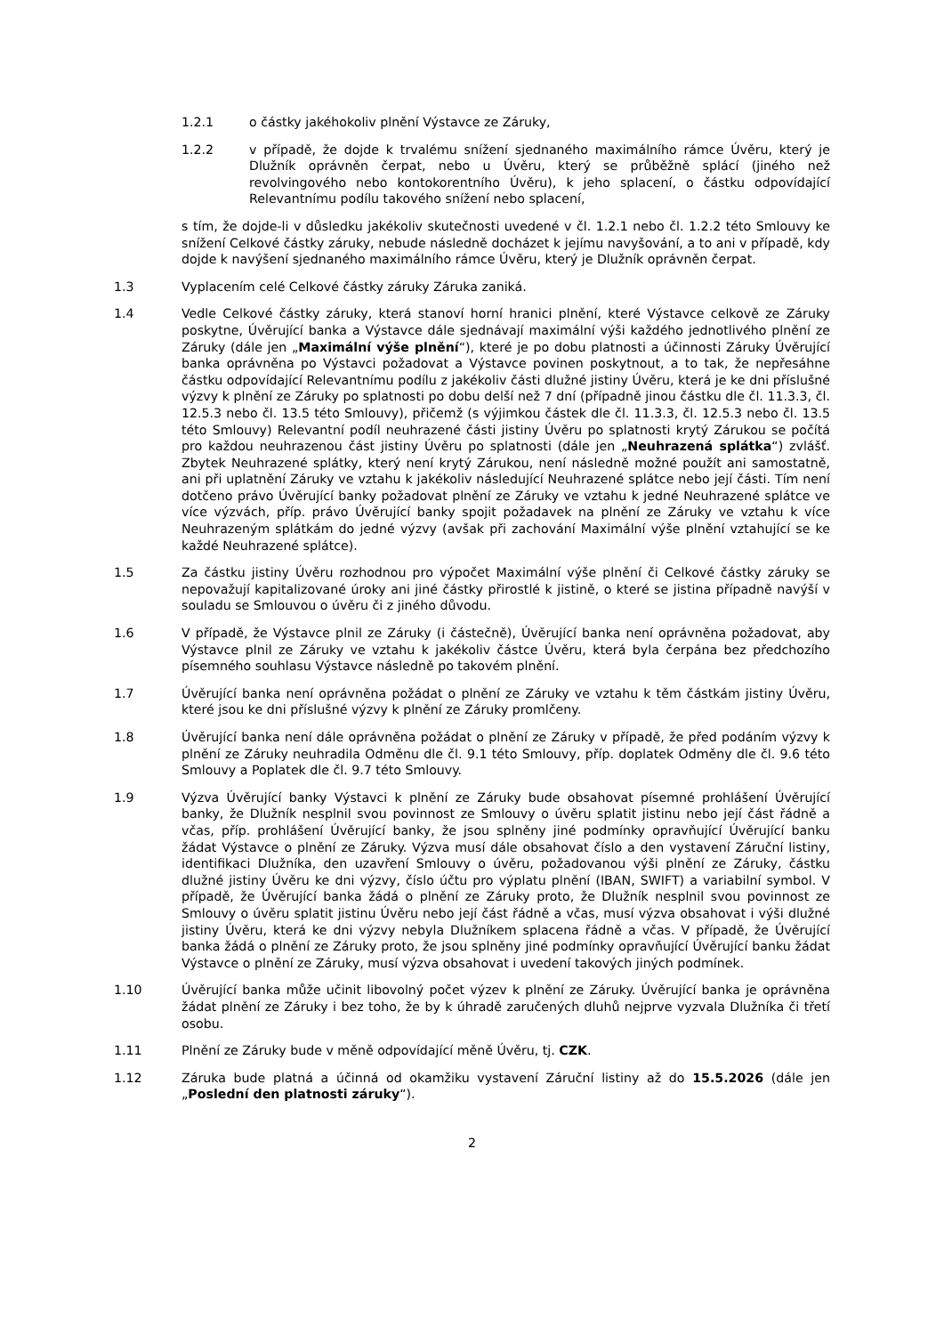1.2.1 o částky jakéhokoliv plnění Výstavce ze Záruky,
1.2.2 v případě, že dojde k trvalému snížení sjednaného maximálního rámce Úvěru, který je Dlužník oprávněn čerpat, nebo u Úvěru, který se průběžně splácí (jiného než revolvingového nebo kontokorentního Úvěru), k jeho splacení, o částku odpovídající Relevantnímu podílu takového snížení nebo splacení,
s tím, že dojde-li v důsledku jakékoliv skutečnosti uvedené v čl. 1.2.1 nebo čl. 1.2.2 této Smlouvy ke snížení Celkové částky záruky, nebude následně docházet k jejímu navyšování, a to ani v případě, kdy dojde k navýšení sjednaného maximálního rámce Úvěru, který je Dlužník oprávněn čerpat.
1.3 Vyplacením celé Celkové částky záruky Záruka zaniká.
1.4 Vedle Celkové částky záruky, která stanoví horní hranici plnění, které Výstavce celkově ze Záruky poskytne, Úvěrující banka a Výstavce dále sjednávají maximální výši každého jednotlivého plnění ze Záruky (dále jen „Maximální výše plnění“), které je po dobu platnosti a účinnosti Záruky Úvěrující banka oprávněna po Výstavci požadovat a Výstavce povinen poskytnout, a to tak, že nepřesáhne částku odpovídající Relevantnímu podílu z jakékoliv části dlužné jistiny Úvěru, která je ke dni příslušné výzvy k plnění ze Záruky po splatnosti po dobu delší než 7 dní (případně jinou částku dle čl. 11.3.3, čl. 12.5.3 nebo čl. 13.5 této Smlouvy), přičemž (s výjimkou částek dle čl. 11.3.3, čl. 12.5.3 nebo čl. 13.5 této Smlouvy) Relevantní podíl neuhrazené části jistiny Úvěru po splatnosti krytý Zárukou se počítá pro každou neuhrazenou část jistiny Úvěru po splatnosti (dále jen „Neuhrazená splátka“) zvlášť. Zbytek Neuhrazené splátky, který není krytý Zárukou, není následně možné použít ani samostatně, ani při uplatnění Záruky ve vztahu k jakékoliv následující Neuhrazené splátce nebo její části. Tím není dotčeno právo Úvěrující banky požadovat plnění ze Záruky ve vztahu k jedné Neuhrazené splátce ve více výzvách, příp. právo Úvěrující banky spojit požadavek na plnění ze Záruky ve vztahu k více Neuhrazeným splátkám do jedné výzvy (avšak při zachování Maximální výše plnění vztahující se ke každé Neuhrazené splátce).
1.5 Za částku jistiny Úvěru rozhodnou pro výpočet Maximální výše plnění či Celkové částky záruky se nepovažují kapitalizované úroky ani jiné částky přirostlé k jistině, o které se jistina případně navýší v souladu se Smlouvou o úvěru či z jiného důvodu.
1.6 V případě, že Výstavce plnil ze Záruky (i částečně), Úvěrující banka není oprávněna požadovat, aby Výstavce plnil ze Záruky ve vztahu k jakékoliv částce Úvěru, která byla čerpána bez předchozího písemného souhlasu Výstavce následně po takovém plnění.
1.7 Úvěrující banka není oprávněna požádat o plnění ze Záruky ve vztahu k těm částkám jistiny Úvěru, které jsou ke dni příslušné výzvy k plnění ze Záruky promlčeny.
1.8 Úvěrující banka není dále oprávněna požádat o plnění ze Záruky v případě, že před podáním výzvy k plnění ze Záruky neuhradila Odměnu dle čl. 9.1 této Smlouvy, příp. doplatek Odměny dle čl. 9.6 této Smlouvy a Poplatek dle čl. 9.7 této Smlouvy.
1.9 Výzva Úvěrující banky Výstavci k plnění ze Záruky bude obsahovat písemné prohlášení Úvěrující banky, že Dlužník nesplnil svou povinnost ze Smlouvy o úvěru splatit jistinu nebo její část řádně a včas, příp. prohlášení Úvěrující banky, že jsou splněny jiné podmínky opravňující Úvěrující banku žádat Výstavce o plnění ze Záruky. Výzva musí dále obsahovat číslo a den vystavení Záruční listiny, identifikaci Dlužníka, den uzavření Smlouvy o úvěru, požadovanou výši plnění ze Záruky, částku dlužné jistiny Úvěru ke dni výzvy, číslo účtu pro výplatu plnění (IBAN, SWIFT) a variabilní symbol. V případě, že Úvěrující banka žádá o plnění ze Záruky proto, že Dlužník nesplnil svou povinnost ze Smlouvy o úvěru splatit jistinu Úvěru nebo její část řádně a včas, musí výzva obsahovat i výši dlužné jistiny Úvěru, která ke dni výzvy nebyla Dlužníkem splacena řádně a včas. V případě, že Úvěrující banka žádá o plnění ze Záruky proto, že jsou splněny jiné podmínky opravňující Úvěrující banku žádat Výstavce o plnění ze Záruky, musí výzva obsahovat i uvedení takových jiných podmínek.
1.10 Úvěrující banka může učinit libovolný počet výzev k plnění ze Záruky. Úvěrující banka je oprávněna žádat plnění ze Záruky i bez toho, že by k úhradě zaručených dluhů nejprve vyzvala Dlužníka či třetí osobu.
1.11 Plnění ze Záruky bude v měně odpovídající měně Úvěru, tj. CZK.
1.12 Záruka bude platná a účinná od okamžiku vystavení Záruční listiny až do 15.5.2026 (dále jen „Poslední den platnosti záruky“).
2